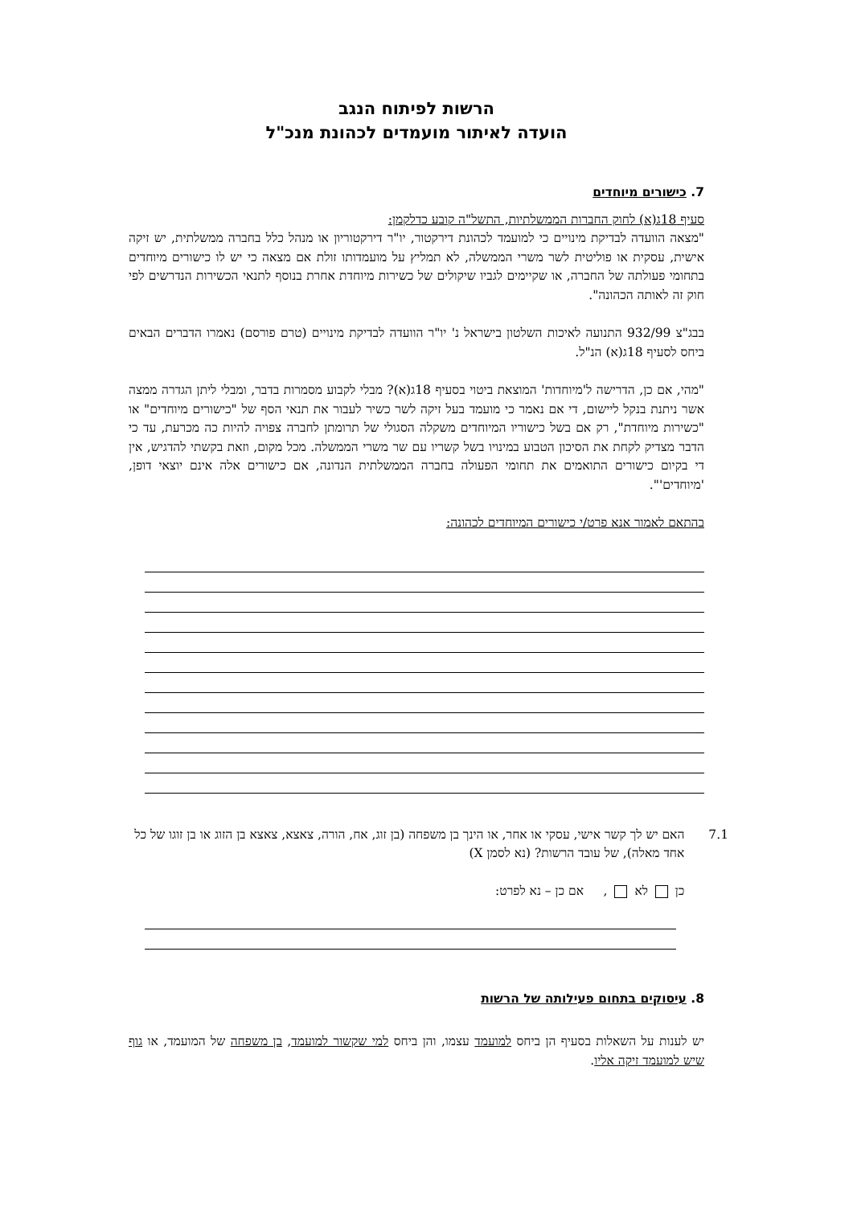הרשות לפיתוח הנגב
הועדה לאיתור מועמדים לכהונת מנכ"ל
7. כישורים מיוחדים
סעיף 18ג(א) לחוק החברות הממשלתיות, התשל"ה קובע כדלקמן:
"מצאה הוועדה לבדיקת מינויים כי למועמד לכהונת דירקטור, יו"ר דירקטוריון או מנהל כלל בחברה ממשלתית, יש זיקה אישית, עסקית או פוליטית לשר משרי הממשלה, לא תמליץ על מועמדותו זולת אם מצאה כי יש לו כישורים מיוחדים בתחומי פעולתה של החברה, או שקיימים לגביו שיקולים של כשירות מיוחדת אחרת בנוסף לתנאי הכשירות הנדרשים לפי חוק זה לאותה הכהונה".
בבג"צ 932/99 התנועה לאיכות השלטון בישראל נ' יו"ר הוועדה לבדיקת מינויים (טרם פורסם) נאמרו הדברים הבאים ביחס לסעיף 18ג(א) הנ"ל.
"מהי, אם כן, הדרישה ל'מיוחדות' המוצאת ביטוי בסעיף 18ג(א)? מבלי לקבוע מסמרות בדבר, ומבלי ליתן הגדרה ממצה אשר ניתנת בנקל ליישום, די אם נאמר כי מועמד בעל זיקה לשר כשיר לעבור את תנאי הסף של "כישורים מיוחדים" או "כשירות מיוחדת", רק אם בשל כישוריו המיוחדים משקלה הסגולי של תרומתן לחברה צפויה להיות כה מכרעת, עד כי הדבר מצדיק לקחת את הסיכון הטבוע במינויו בשל קשריו עם שר משרי הממשלה. מכל מקום, וזאת בקשתי להדגיש, אין די בקיום כישורים התואמים את תחומי הפעולה בחברה הממשלתית הנדונה, אם כישורים אלה אינם יוצאי דופן, 'מיוחדים'".
בהתאם לאמור אנא פרט/י כישורים המיוחדים לכהונה:
7.1 האם יש לך קשר אישי, עסקי או אחר, או הינך בן משפחה (בן זוג, אח, הורה, צאצא, צאצא בן הזוג או בן זוגו של כל אחד מאלה), של עובד הרשות? (נא לסמן X)
כן לא , אם כן – נא לפרט:
8. עיסוקים בתחום פעילותה של הרשות
יש לענות על השאלות בסעיף הן ביחס למועמד עצמו, והן ביחס למי שקשור למועמד, בן משפחה של המועמד, או גוף שיש למועמד זיקה אליו.